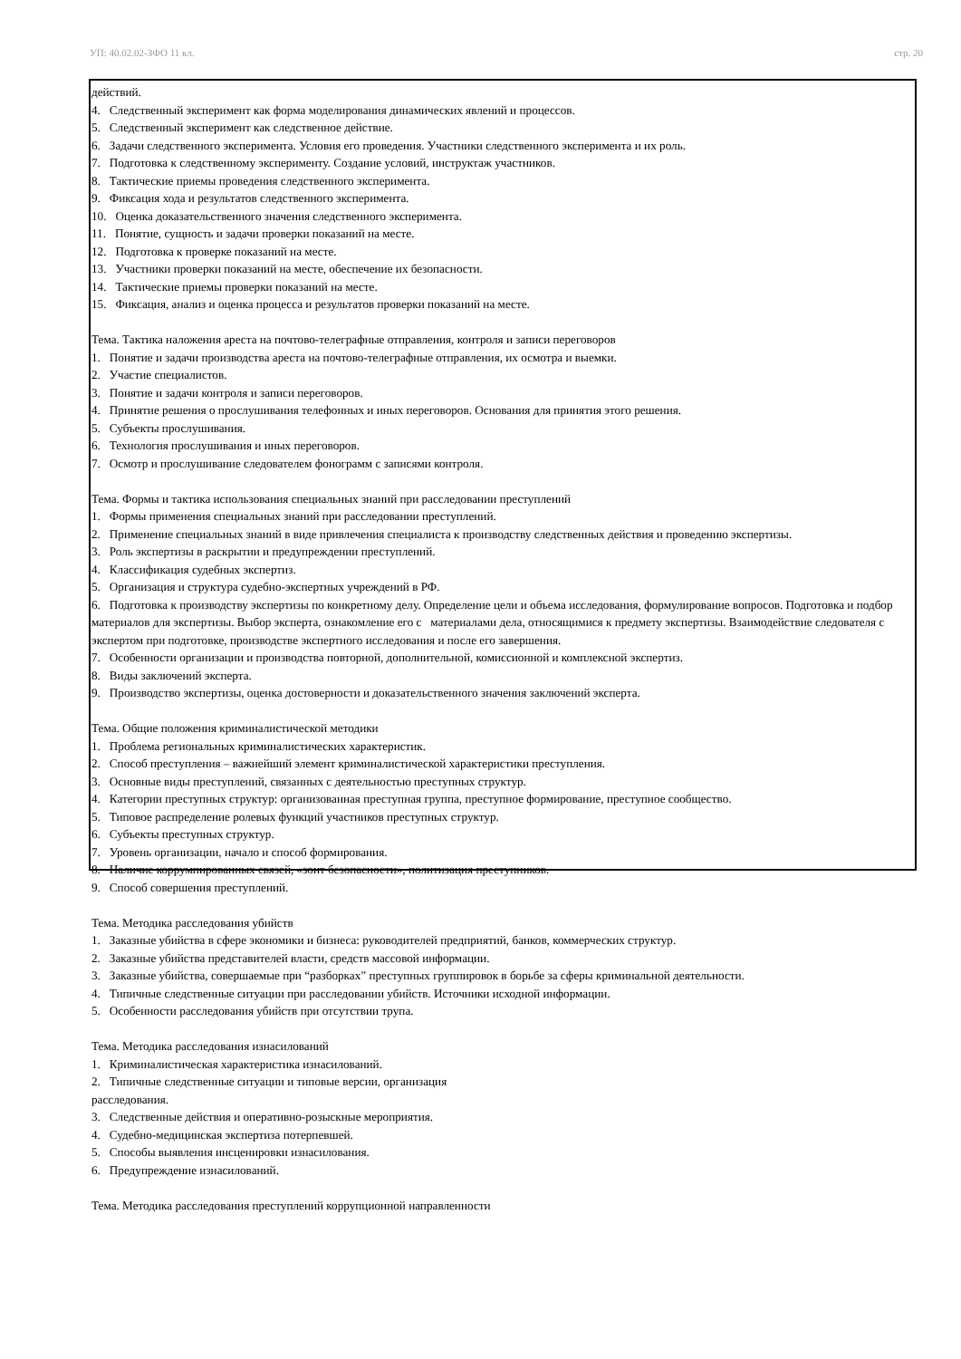УП: 40.02.02-ЗФО 11 кл. стр. 20
действий.
4. Следственный эксперимент как форма моделирования динамических явлений и процессов.
5. Следственный эксперимент как следственное действие.
6. Задачи следственного эксперимента. Условия его проведения. Участники следственного эксперимента и их роль.
7. Подготовка к следственному эксперименту. Создание условий, инструктаж участников.
8. Тактические приемы проведения следственного эксперимента.
9. Фиксация хода и результатов следственного эксперимента.
10. Оценка доказательственного значения следственного эксперимента.
11. Понятие, сущность и задачи проверки показаний на месте.
12. Подготовка к проверке показаний на месте.
13. Участники проверки показаний на месте, обеспечение их безопасности.
14. Тактические приемы проверки показаний на месте.
15. Фиксация, анализ и оценка процесса и результатов проверки показаний на месте.
Тема. Тактика наложения ареста на почтово-телеграфные отправления, контроля и записи переговоров
1. Понятие и задачи производства ареста на почтово-телеграфные отправления, их осмотра и выемки.
2. Участие специалистов.
3. Понятие и задачи контроля и записи переговоров.
4. Принятие решения о прослушивания телефонных и иных переговоров. Основания для принятия этого решения.
5. Субъекты прослушивания.
6. Технология прослушивания и иных переговоров.
7. Осмотр и прослушивание следователем фонограмм с записями контроля.
Тема. Формы и тактика использования специальных знаний при расследовании преступлений
1. Формы применения специальных знаний при расследовании преступлений.
2. Применение специальных знаний в виде привлечения специалиста к производству следственных действия и проведению экспертизы.
3. Роль экспертизы в раскрытии и предупреждении преступлений.
4. Классификация судебных экспертиз.
5. Организация и структура судебно-экспертных учреждений в РФ.
6. Подготовка к производству экспертизы по конкретному делу. Определение цели и объема исследования, формулирование вопросов. Подготовка и подбор материалов для экспертизы. Выбор эксперта, ознакомление его с материалами дела, относящимися к предмету экспертизы. Взаимодействие следователя с экспертом при подготовке, производстве экспертного исследования и после его завершения.
7. Особенности организации и производства повторной, дополнительной, комиссионной и комплексной экспертиз.
8. Виды заключений эксперта.
9. Производство экспертизы, оценка достоверности и доказательственного значения заключений эксперта.
Тема. Общие положения криминалистической методики
1. Проблема региональных криминалистических характеристик.
2. Способ преступления – важнейший элемент криминалистической характеристики преступления.
3. Основные виды преступлений, связанных с деятельностью преступных структур.
4. Категории преступных структур: организованная преступная группа, преступное формирование, преступное сообщество.
5. Типовое распределение ролевых функций участников преступных структур.
6. Субъекты преступных структур.
7. Уровень организации, начало и способ формирования.
8. Наличие коррумпированных связей, «зонт безопасности», политизация преступников.
9. Способ совершения преступлений.
Тема. Методика расследования убийств
1. Заказные убийства в сфере экономики и бизнеса: руководителей предприятий, банков, коммерческих структур.
2. Заказные убийства представителей власти, средств массовой информации.
3. Заказные убийства, совершаемые при “разборках” преступных группировок в борьбе за сферы криминальной деятельности.
4. Типичные следственные ситуации при расследовании убийств. Источники исходной информации.
5. Особенности расследования убийств при отсутствии трупа.
Тема. Методика расследования изнасилований
1. Криминалистическая характеристика изнасилований.
2. Типичные следственные ситуации и типовые версии, организация
расследования.
3. Следственные действия и оперативно-розыскные мероприятия.
4. Судебно-медицинская экспертиза потерпевшей.
5. Способы выявления инсценировки изнасилования.
6. Предупреждение изнасилований.
Тема. Методика расследования преступлений коррупционной направленности